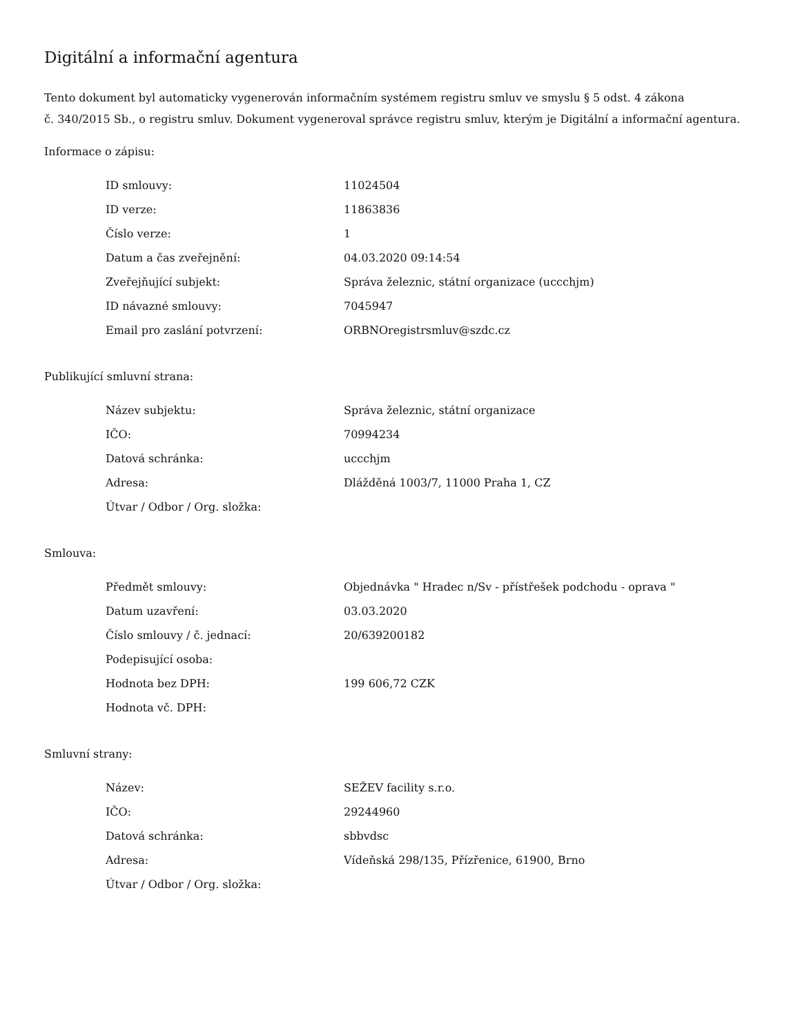Digitální a informační agentura
Tento dokument byl automaticky vygenerován informačním systémem registru smluv ve smyslu § 5 odst. 4 zákona
č. 340/2015 Sb., o registru smluv. Dokument vygeneroval správce registru smluv, kterým je Digitální a informační agentura.
Informace o zápisu:
| ID smlouvy: | 11024504 |
| ID verze: | 11863836 |
| Číslo verze: | 1 |
| Datum a čas zveřejnění: | 04.03.2020 09:14:54 |
| Zveřejňující subjekt: | Správa železnic, státní organizace (uccchjm) |
| ID návazné smlouvy: | 7045947 |
| Email pro zaslání potvrzení: | ORBNOregistrsmluv@szdc.cz |
Publikující smluvní strana:
| Název subjektu: | Správa železnic, státní organizace |
| IČO: | 70994234 |
| Datová schránka: | uccchjm |
| Adresa: | Dlážděná 1003/7, 11000 Praha 1, CZ |
| Útvar / Odbor / Org. složka: | |
Smlouva:
| Předmět smlouvy: | Objednávka " Hradec n/Sv - přístřešek podchodu - oprava " |
| Datum uzavření: | 03.03.2020 |
| Číslo smlouvy / č. jednací: | 20/639200182 |
| Podepisující osoba: | |
| Hodnota bez DPH: | 199 606,72 CZK |
| Hodnota vč. DPH: | |
Smluvní strany:
| Název: | SEŽEV facility s.r.o. |
| IČO: | 29244960 |
| Datová schránka: | sbbvdsc |
| Adresa: | Vídeňská 298/135, Přízřenice, 61900, Brno |
| Útvar / Odbor / Org. složka: | |